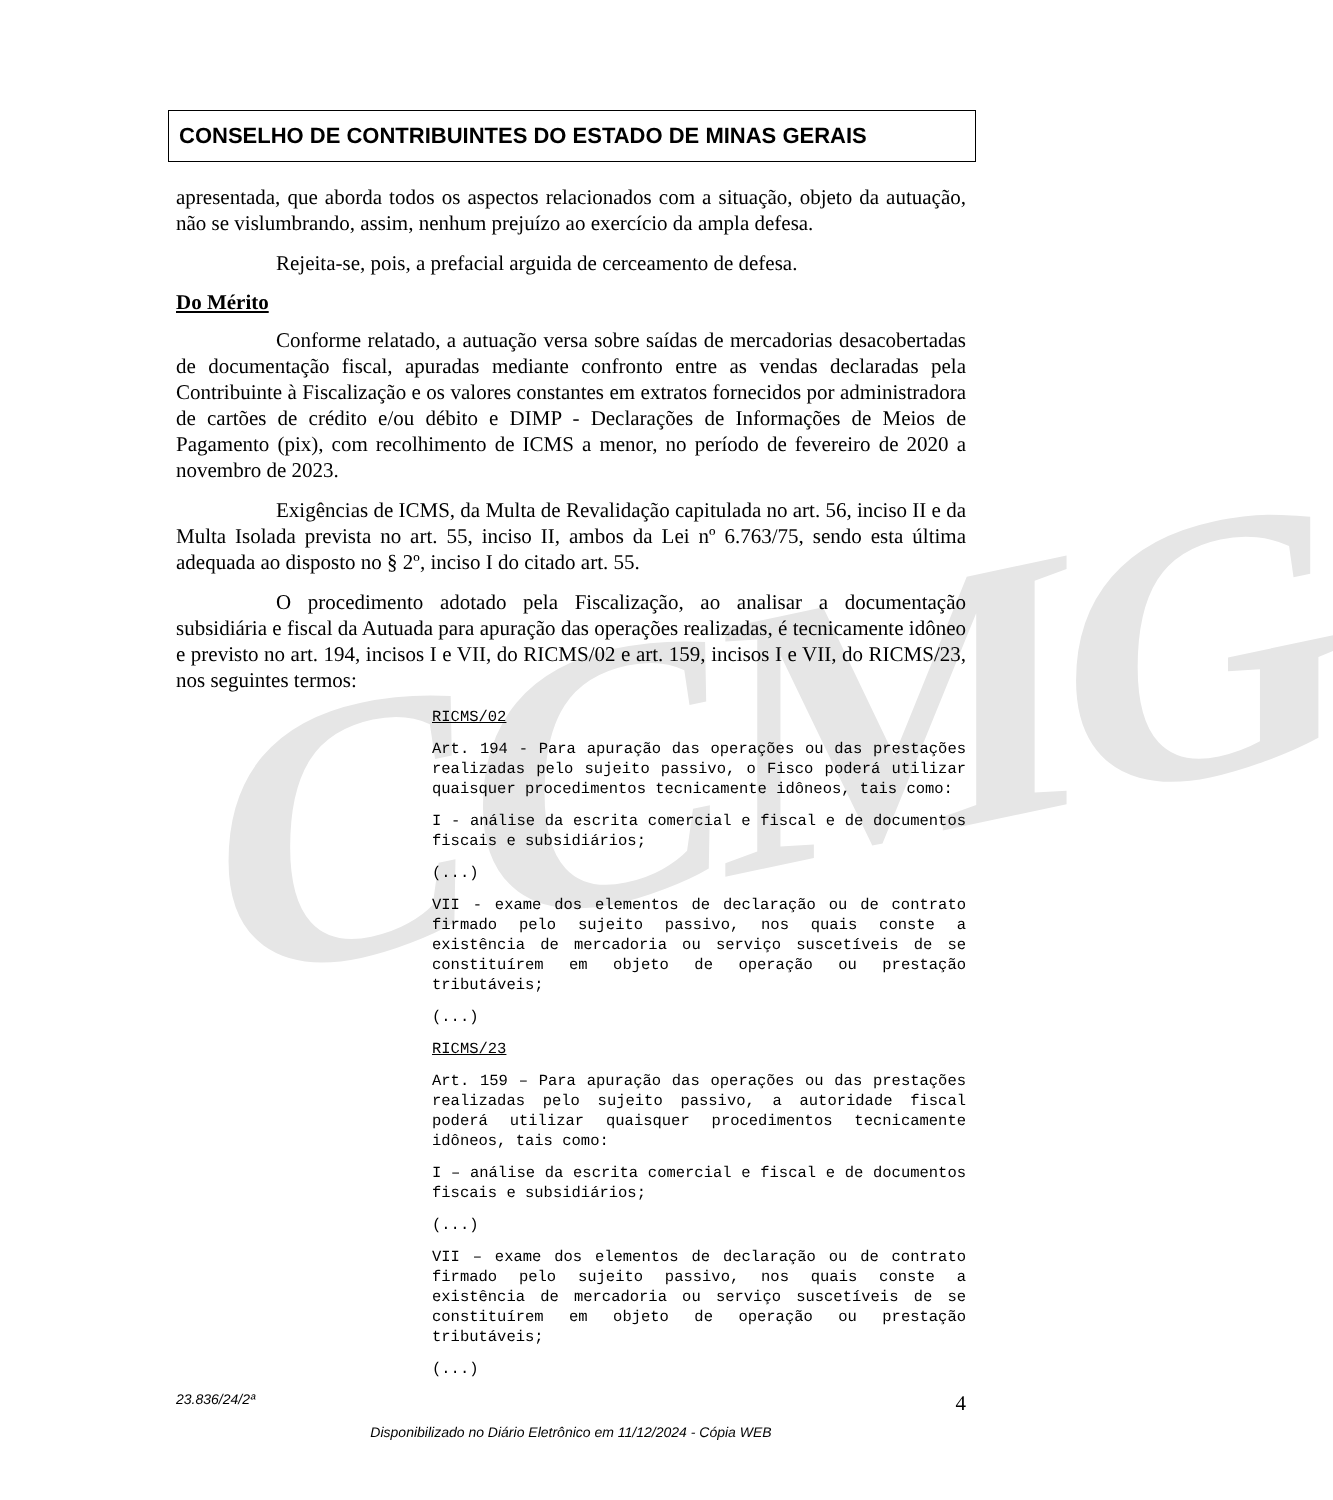CCMG
CONSELHO DE CONTRIBUINTES DO ESTADO DE MINAS GERAIS
apresentada, que aborda todos os aspectos relacionados com a situação, objeto da autuação, não se vislumbrando, assim, nenhum prejuízo ao exercício da ampla defesa.
Rejeita-se, pois, a prefacial arguida de cerceamento de defesa.
Do Mérito
Conforme relatado, a autuação versa sobre saídas de mercadorias desacobertadas de documentação fiscal, apuradas mediante confronto entre as vendas declaradas pela Contribuinte à Fiscalização e os valores constantes em extratos fornecidos por administradora de cartões de crédito e/ou débito e DIMP - Declarações de Informações de Meios de Pagamento (pix), com recolhimento de ICMS a menor, no período de fevereiro de 2020 a novembro de 2023.
Exigências de ICMS, da Multa de Revalidação capitulada no art. 56, inciso II e da Multa Isolada prevista no art. 55, inciso II, ambos da Lei nº 6.763/75, sendo esta última adequada ao disposto no § 2º, inciso I do citado art. 55.
O procedimento adotado pela Fiscalização, ao analisar a documentação subsidiária e fiscal da Autuada para apuração das operações realizadas, é tecnicamente idôneo e previsto no art. 194, incisos I e VII, do RICMS/02 e art. 159, incisos I e VII, do RICMS/23, nos seguintes termos:
RICMS/02
Art. 194 - Para apuração das operações ou das prestações realizadas pelo sujeito passivo, o Fisco poderá utilizar quaisquer procedimentos tecnicamente idôneos, tais como:
I - análise da escrita comercial e fiscal e de documentos fiscais e subsidiários;
(...)
VII - exame dos elementos de declaração ou de contrato firmado pelo sujeito passivo, nos quais conste a existência de mercadoria ou serviço suscetíveis de se constituírem em objeto de operação ou prestação tributáveis;
(...)
RICMS/23
Art. 159 – Para apuração das operações ou das prestações realizadas pelo sujeito passivo, a autoridade fiscal poderá utilizar quaisquer procedimentos tecnicamente idôneos, tais como:
I – análise da escrita comercial e fiscal e de documentos fiscais e subsidiários;
(...)
VII – exame dos elementos de declaração ou de contrato firmado pelo sujeito passivo, nos quais conste a existência de mercadoria ou serviço suscetíveis de se constituírem em objeto de operação ou prestação tributáveis;
(...)
23.836/24/2ª 4
Disponibilizado no Diário Eletrônico em 11/12/2024 - Cópia WEB